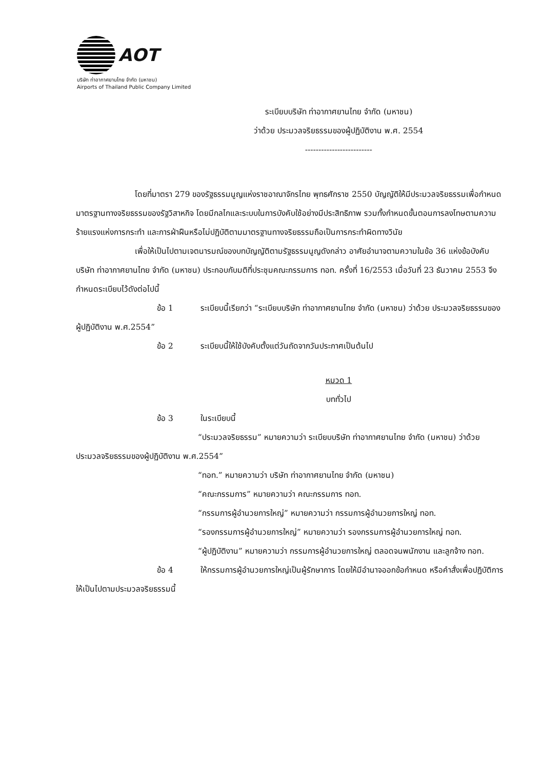AOT
บริษัท ท่าอากาศยานไทย จำกัด (มหาชน)
Airports of Thailand Public Company Limited
ระเบียบบริษัท ท่าอากาศยานไทย จำกัด (มหาชน)
ว่าด้วย ประมวลจริยธรรมของผู้ปฏิบัติงาน พ.ศ. 2554
-------------------------
โดยที่มาตรา 279 ของรัฐธรรมนูญแห่งราชอาณาจักรไทย พุทธศักราช 2550 บัญญัติให้มีประมวลจริยธรรมเพื่อกำหนดมาตรฐานทางจริยธรรมของรัฐวิสาหกิจ โดยมีกลไกและระบบในการบังคับใช้อย่างมีประสิทธิภาพ รวมทั้งกำหนดขั้นตอนการลงโทษตามความร้ายแรงแห่งการกระทำ และการฝ่าฝืนหรือไม่ปฏิบัติตามมาตรฐานทางจริยธรรมถือเป็นการกระทำผิดทางวินัย
เพื่อให้เป็นไปตามเจตนารมณ์ของบทบัญญัติตามรัฐธรรมนูญดังกล่าว อาศัยอำนาจตามความในข้อ 36 แห่งข้อบังคับบริษัท ท่าอากาศยานไทย จำกัด (มหาชน) ประกอบกับมติที่ประชุมคณะกรรมการ ทอท. ครั้งที่ 16/2553 เมื่อวันที่ 23 ธันวาคม 2553 จึงกำหนดระเบียบไว้ดังต่อไปนี้
ข้อ 1 ระเบียบนี้เรียกว่า “ระเบียบบริษัท ท่าอากาศยานไทย จำกัด (มหาชน) ว่าด้วย ประมวลจริยธรรมของผู้ปฏิบัติงาน พ.ศ.2554”
ข้อ 2 ระเบียบนี้ให้ใช้บังคับตั้งแต่วันถัดจากวันประกาศเป็นต้นไป
หมวด 1
บททั่วไป
ข้อ 3 ในระเบียบนี้
“ประมวลจริยธรรม” หมายความว่า ระเบียบบริษัท ท่าอากาศยานไทย จำกัด (มหาชน) ว่าด้วย ประมวลจริยธรรมของผู้ปฏิบัติงาน พ.ศ.2554”
“ทอท.” หมายความว่า บริษัท ท่าอากาศยานไทย จำกัด (มหาชน)
“คณะกรรมการ” หมายความว่า คณะกรรมการ ทอท.
“กรรมการผู้อำนวยการใหญ่” หมายความว่า กรรมการผู้อำนวยการใหญ่ ทอท.
“รองกรรมการผู้อำนวยการใหญ่” หมายความว่า รองกรรมการผู้อำนวยการใหญ่ ทอท.
“ผู้ปฏิบัติงาน” หมายความว่า กรรมการผู้อำนวยการใหญ่ ตลอดจนพนักงาน และลูกจ้าง ทอท.
ข้อ 4 ให้กรรมการผู้อำนวยการใหญ่เป็นผู้รักษาการ โดยให้มีอำนาจออกข้อกำหนด หรือคำสั่งเพื่อปฏิบัติการให้เป็นไปตามประมวลจริยธรรมนี้